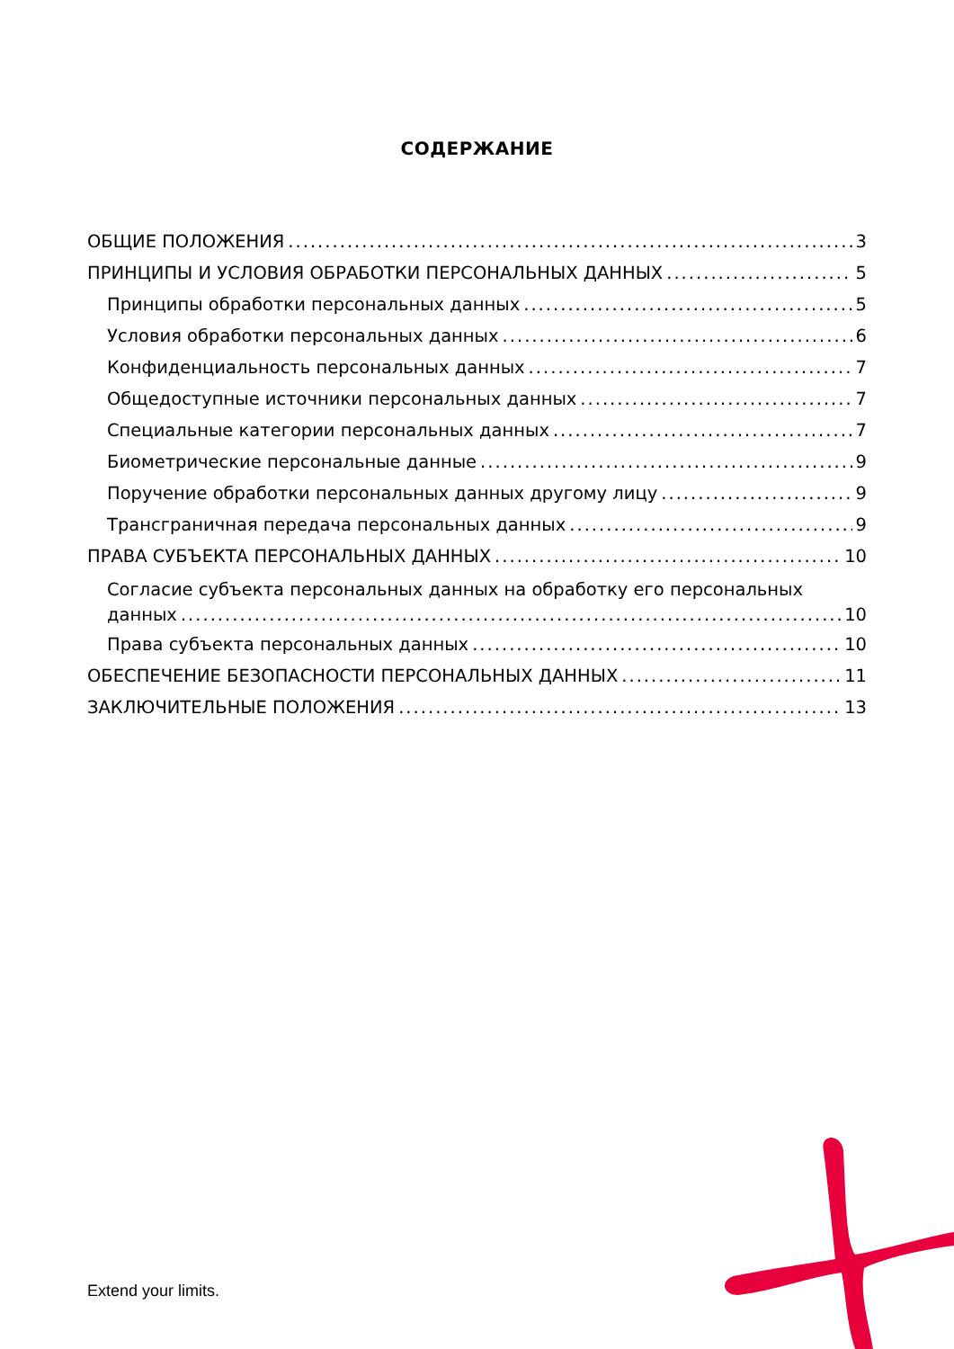СОДЕРЖАНИЕ
ОБЩИЕ ПОЛОЖЕНИЯ 3
ПРИНЦИПЫ И УСЛОВИЯ ОБРАБОТКИ ПЕРСОНАЛЬНЫХ ДАННЫХ 5
Принципы обработки персональных данных 5
Условия обработки персональных данных 6
Конфиденциальность персональных данных 7
Общедоступные источники персональных данных 7
Специальные категории персональных данных 7
Биометрические персональные данные 9
Поручение обработки персональных данных другому лицу 9
Трансграничная передача персональных данных 9
ПРАВА СУБЪЕКТА ПЕРСОНАЛЬНЫХ ДАННЫХ 10
Согласие субъекта персональных данных на обработку его персональных
данных 10
Права субъекта персональных данных 10
ОБЕСПЕЧЕНИЕ БЕЗОПАСНОСТИ ПЕРСОНАЛЬНЫХ ДАННЫХ 11
ЗАКЛЮЧИТЕЛЬНЫЕ ПОЛОЖЕНИЯ 13
Extend your limits.